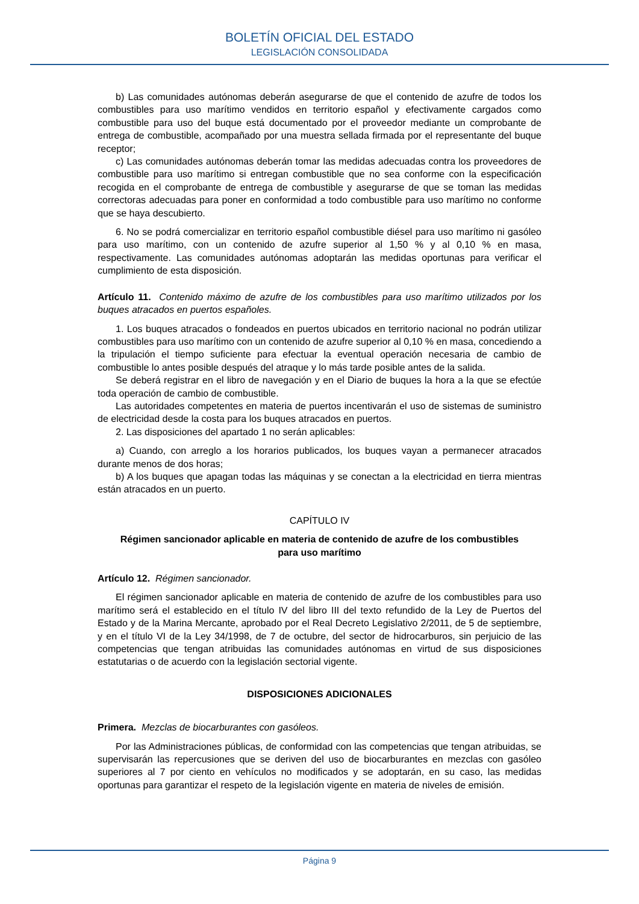BOLETÍN OFICIAL DEL ESTADO
LEGISLACIÓN CONSOLIDADA
b) Las comunidades autónomas deberán asegurarse de que el contenido de azufre de todos los combustibles para uso marítimo vendidos en territorio español y efectivamente cargados como combustible para uso del buque está documentado por el proveedor mediante un comprobante de entrega de combustible, acompañado por una muestra sellada firmada por el representante del buque receptor;
c) Las comunidades autónomas deberán tomar las medidas adecuadas contra los proveedores de combustible para uso marítimo si entregan combustible que no sea conforme con la especificación recogida en el comprobante de entrega de combustible y asegurarse de que se toman las medidas correctoras adecuadas para poner en conformidad a todo combustible para uso marítimo no conforme que se haya descubierto.
6. No se podrá comercializar en territorio español combustible diésel para uso marítimo ni gasóleo para uso marítimo, con un contenido de azufre superior al 1,50 % y al 0,10 % en masa, respectivamente. Las comunidades autónomas adoptarán las medidas oportunas para verificar el cumplimiento de esta disposición.
Artículo 11. Contenido máximo de azufre de los combustibles para uso marítimo utilizados por los buques atracados en puertos españoles.
1. Los buques atracados o fondeados en puertos ubicados en territorio nacional no podrán utilizar combustibles para uso marítimo con un contenido de azufre superior al 0,10 % en masa, concediendo a la tripulación el tiempo suficiente para efectuar la eventual operación necesaria de cambio de combustible lo antes posible después del atraque y lo más tarde posible antes de la salida.
Se deberá registrar en el libro de navegación y en el Diario de buques la hora a la que se efectúe toda operación de cambio de combustible.
Las autoridades competentes en materia de puertos incentivarán el uso de sistemas de suministro de electricidad desde la costa para los buques atracados en puertos.
2. Las disposiciones del apartado 1 no serán aplicables:
a) Cuando, con arreglo a los horarios publicados, los buques vayan a permanecer atracados durante menos de dos horas;
b) A los buques que apagan todas las máquinas y se conectan a la electricidad en tierra mientras están atracados en un puerto.
CAPÍTULO IV
Régimen sancionador aplicable en materia de contenido de azufre de los combustibles para uso marítimo
Artículo 12. Régimen sancionador.
El régimen sancionador aplicable en materia de contenido de azufre de los combustibles para uso marítimo será el establecido en el título IV del libro III del texto refundido de la Ley de Puertos del Estado y de la Marina Mercante, aprobado por el Real Decreto Legislativo 2/2011, de 5 de septiembre, y en el título VI de la Ley 34/1998, de 7 de octubre, del sector de hidrocarburos, sin perjuicio de las competencias que tengan atribuidas las comunidades autónomas en virtud de sus disposiciones estatutarias o de acuerdo con la legislación sectorial vigente.
DISPOSICIONES ADICIONALES
Primera. Mezclas de biocarburantes con gasóleos.
Por las Administraciones públicas, de conformidad con las competencias que tengan atribuidas, se supervisarán las repercusiones que se deriven del uso de biocarburantes en mezclas con gasóleo superiores al 7 por ciento en vehículos no modificados y se adoptarán, en su caso, las medidas oportunas para garantizar el respeto de la legislación vigente en materia de niveles de emisión.
Página 9